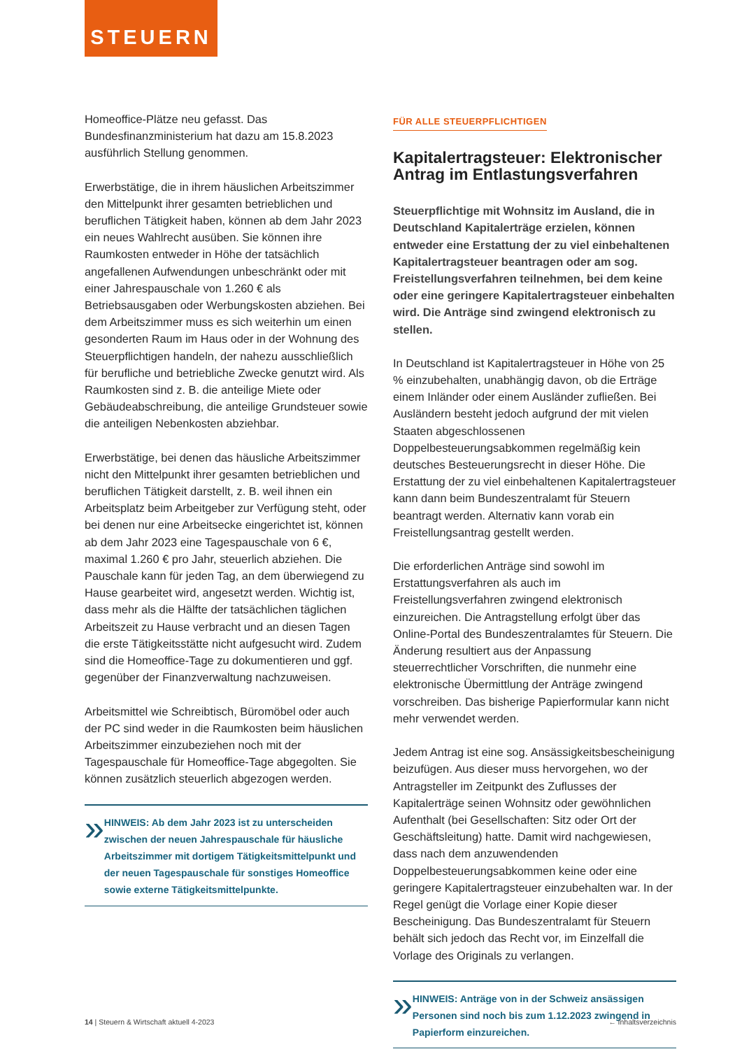STEUERN
Homeoffice-Plätze neu gefasst. Das Bundesfinanzministerium hat dazu am 15.8.2023 ausführlich Stellung genommen.
Erwerbstätige, die in ihrem häuslichen Arbeitszimmer den Mittelpunkt ihrer gesamten betrieblichen und beruflichen Tätigkeit haben, können ab dem Jahr 2023 ein neues Wahlrecht ausüben. Sie können ihre Raumkosten entweder in Höhe der tatsächlich angefallenen Aufwendungen unbeschränkt oder mit einer Jahrespauschale von 1.260 € als Betriebsausgaben oder Werbungskosten abziehen. Bei dem Arbeitszimmer muss es sich weiterhin um einen gesonderten Raum im Haus oder in der Wohnung des Steuerpflichtigen handeln, der nahezu ausschließlich für berufliche und betriebliche Zwecke genutzt wird. Als Raumkosten sind z. B. die anteilige Miete oder Gebäudeabschreibung, die anteilige Grundsteuer sowie die anteiligen Nebenkosten abziehbar.
Erwerbstätige, bei denen das häusliche Arbeitszimmer nicht den Mittelpunkt ihrer gesamten betrieblichen und beruflichen Tätigkeit darstellt, z. B. weil ihnen ein Arbeitsplatz beim Arbeitgeber zur Verfügung steht, oder bei denen nur eine Arbeitsecke eingerichtet ist, können ab dem Jahr 2023 eine Tagespauschale von 6 €, maximal 1.260 € pro Jahr, steuerlich abziehen. Die Pauschale kann für jeden Tag, an dem überwiegend zu Hause gearbeitet wird, angesetzt werden. Wichtig ist, dass mehr als die Hälfte der tatsächlichen täglichen Arbeitszeit zu Hause verbracht und an diesen Tagen die erste Tätigkeitsstätte nicht aufgesucht wird. Zudem sind die Homeoffice-Tage zu dokumentieren und ggf. gegenüber der Finanzverwaltung nachzuweisen.
Arbeitsmittel wie Schreibtisch, Büromöbel oder auch der PC sind weder in die Raumkosten beim häuslichen Arbeitszimmer einzubeziehen noch mit der Tagespauschale für Homeoffice-Tage abgegolten. Sie können zusätzlich steuerlich abgezogen werden.
»
HINWEIS: Ab dem Jahr 2023 ist zu unterscheiden zwischen der neuen Jahrespauschale für häusliche Arbeitszimmer mit dortigem Tätigkeitsmittelpunkt und der neuen Tagespauschale für sonstiges Homeoffice sowie externe Tätigkeitsmittelpunkte.
FÜR ALLE STEUERPFLICHTIGEN
Kapitalertragsteuer: Elektronischer Antrag im Entlastungsverfahren
Steuerpflichtige mit Wohnsitz im Ausland, die in Deutschland Kapitalerträge erzielen, können entweder eine Erstattung der zu viel einbehaltenen Kapitalertragsteuer beantragen oder am sog. Freistellungsverfahren teilnehmen, bei dem keine oder eine geringere Kapitalertragsteuer einbehalten wird. Die Anträge sind zwingend elektronisch zu stellen.
In Deutschland ist Kapitalertragsteuer in Höhe von 25 % einzubehalten, unabhängig davon, ob die Erträge einem Inländer oder einem Ausländer zufließen. Bei Ausländern besteht jedoch aufgrund der mit vielen Staaten abgeschlossenen Doppelbesteuerungsabkommen regelmäßig kein deutsches Besteuerungsrecht in dieser Höhe. Die Erstattung der zu viel einbehaltenen Kapitalertragsteuer kann dann beim Bundeszentralamt für Steuern beantragt werden. Alternativ kann vorab ein Freistellungsantrag gestellt werden.
Die erforderlichen Anträge sind sowohl im Erstattungsverfahren als auch im Freistellungsverfahren zwingend elektronisch einzureichen. Die Antragstellung erfolgt über das Online-Portal des Bundeszentralamtes für Steuern. Die Änderung resultiert aus der Anpassung steuerrechtlicher Vorschriften, die nunmehr eine elektronische Übermittlung der Anträge zwingend vorschreiben. Das bisherige Papierformular kann nicht mehr verwendet werden.
Jedem Antrag ist eine sog. Ansässigkeitsbescheinigung beizufügen. Aus dieser muss hervorgehen, wo der Antragsteller im Zeitpunkt des Zuflusses der Kapitalerträge seinen Wohnsitz oder gewöhnlichen Aufenthalt (bei Gesellschaften: Sitz oder Ort der Geschäftsleitung) hatte. Damit wird nachgewiesen, dass nach dem anzuwendenden Doppelbesteuerungsabkommen keine oder eine geringere Kapitalertragsteuer einzubehalten war. In der Regel genügt die Vorlage einer Kopie dieser Bescheinigung. Das Bundeszentralamt für Steuern behält sich jedoch das Recht vor, im Einzelfall die Vorlage des Originals zu verlangen.
»
HINWEIS: Anträge von in der Schweiz ansässigen Personen sind noch bis zum 1.12.2023 zwingend in Papierform einzureichen.
14 | Steuern & Wirtschaft aktuell 4-2023 ← Inhaltsverzeichnis